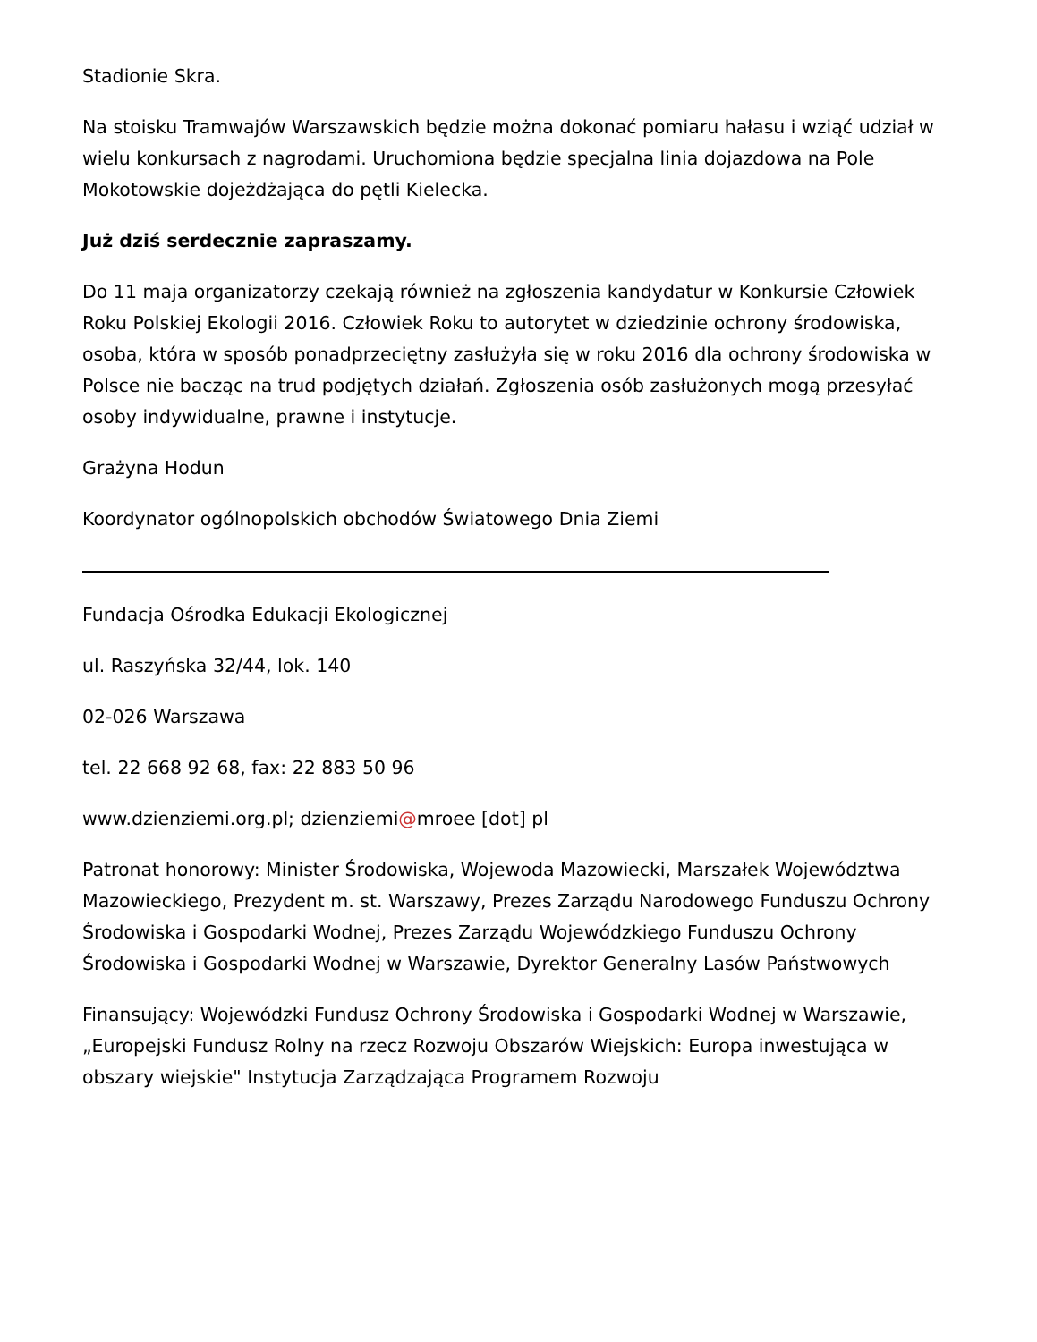Stadionie Skra.
Na stoisku Tramwajów Warszawskich będzie można dokonać pomiaru hałasu i wziąć udział w wielu konkursach z nagrodami. Uruchomiona będzie specjalna linia dojazdowa na Pole Mokotowskie dojeżdżająca do pętli Kielecka.
Już dziś serdecznie zapraszamy.
Do 11 maja organizatorzy czekają również na zgłoszenia kandydatur w Konkursie Człowiek Roku Polskiej Ekologii 2016. Człowiek Roku to autorytet w dziedzinie ochrony środowiska, osoba, która w sposób ponadprzeciętny zasłużyła się w roku 2016 dla ochrony środowiska w Polsce nie bacząc na trud podjętych działań. Zgłoszenia osób zasłużonych mogą przesyłać osoby indywidualne, prawne i instytucje.
Grażyna Hodun
Koordynator ogólnopolskich obchodów Światowego Dnia Ziemi
Fundacja Ośrodka Edukacji Ekologicznej
ul. Raszyńska 32/44, lok. 140
02-026 Warszawa
tel. 22 668 92 68, fax: 22 883 50 96
www.dzienziemi.org.pl; dzienziemi@mroee [dot] pl
Patronat honorowy: Minister Środowiska, Wojewoda Mazowiecki, Marszałek Województwa Mazowieckiego, Prezydent m. st. Warszawy, Prezes Zarządu Narodowego Funduszu Ochrony Środowiska i Gospodarki Wodnej, Prezes Zarządu Wojewódzkiego Funduszu Ochrony Środowiska i Gospodarki Wodnej w Warszawie, Dyrektor Generalny Lasów Państwowych
Finansujący: Wojewódzki Fundusz Ochrony Środowiska i Gospodarki Wodnej w Warszawie, „Europejski Fundusz Rolny na rzecz Rozwoju Obszarów Wiejskich: Europa inwestująca w obszary wiejskie" Instytucja Zarządzająca Programem Rozwoju